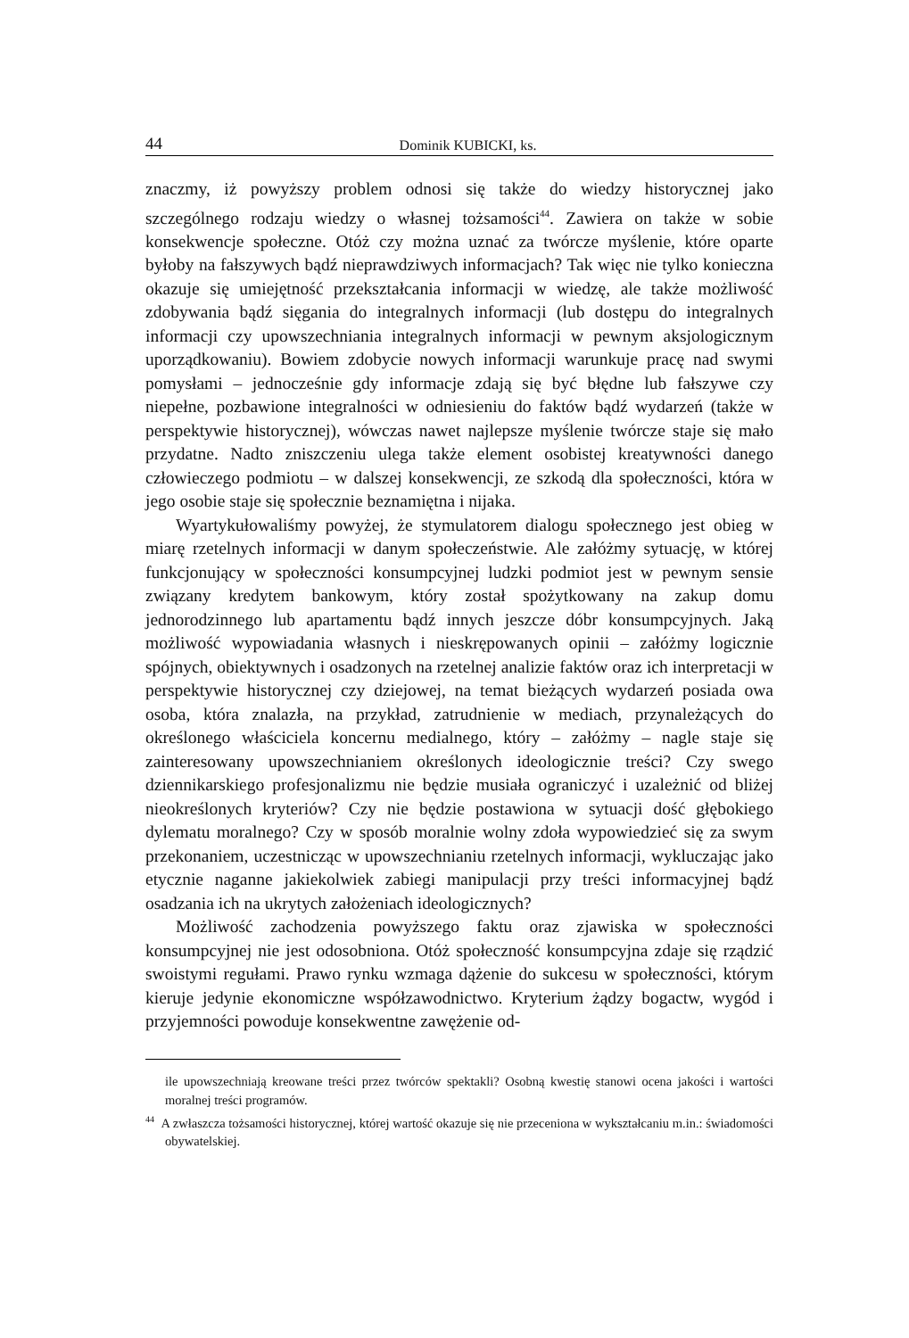44 Dominik KUBICKI, ks.
znaczmy, iż powyższy problem odnosi się także do wiedzy historycznej jako szczególnego rodzaju wiedzy o własnej tożsamości<sup>44</sup>. Zawiera on także w sobie konsekwencje społeczne. Otóż czy można uznać za twórcze myślenie, które oparte byłoby na fałszywych bądź nieprawdziwych informacjach? Tak więc nie tylko konieczna okazuje się umiejętność przekształcania informacji w wiedzę, ale także możliwość zdobywania bądź sięgania do integralnych informacji (lub dostępu do integralnych informacji czy upowszechniania integralnych informacji w pewnym aksjologicznym uporządkowaniu). Bowiem zdobycie nowych informacji warunkuje pracę nad swymi pomysłami – jednocześnie gdy informacje zdają się być błędne lub fałszywe czy niepełne, pozbawione integralności w odniesieniu do faktów bądź wydarzeń (także w perspektywie historycznej), wówczas nawet najlepsze myślenie twórcze staje się mało przydatne. Nadto zniszczeniu ulega także element osobistej kreatywności danego człowieczego podmiotu – w dalszej konsekwencji, ze szkodą dla społeczności, która w jego osobie staje się społecznie beznamiętna i nijaka.
Wyartykułowaliśmy powyżej, że stymulatorem dialogu społecznego jest obieg w miarę rzetelnych informacji w danym społeczeństwie. Ale załóżmy sytuację, w której funkcjonujący w społeczności konsumpcyjnej ludzki podmiot jest w pewnym sensie związany kredytem bankowym, który został spożytkowany na zakup domu jednorodzinnego lub apartamentu bądź innych jeszcze dóbr konsumpcyjnych. Jaką możliwość wypowiadania własnych i nieskrępowanych opinii – załóżmy logicznie spójnych, obiektywnych i osadzonych na rzetelnej analizie faktów oraz ich interpretacji w perspektywie historycznej czy dziejowej, na temat bieżących wydarzeń posiada owa osoba, która znalazła, na przykład, zatrudnienie w mediach, przynależących do określonego właściciela koncernu medialnego, który – załóżmy – nagle staje się zainteresowany upowszechnianiem określonych ideologicznie treści? Czy swego dziennikarskiego profesjonalizmu nie będzie musiała ograniczyć i uzależnić od bliżej nieokreślonych kryteriów? Czy nie będzie postawiona w sytuacji dość głębokiego dylematu moralnego? Czy w sposób moralnie wolny zdoła wypowiedzieć się za swym przekonaniem, uczestnicząc w upowszechnianiu rzetelnych informacji, wykluczając jako etycznie naganne jakiekolwiek zabiegi manipulacji przy treści informacyjnej bądź osadzania ich na ukrytych założeniach ideologicznych?
Możliwość zachodzenia powyższego faktu oraz zjawiska w społeczności konsumpcyjnej nie jest odosobniona. Otóż społeczność konsumpcyjna zdaje się rządzić swoistymi regułami. Prawo rynku wzmaga dążenie do sukcesu w społeczności, którym kieruje jedynie ekonomiczne współzawodnictwo. Kryterium żądzy bogactw, wygód i przyjemności powoduje konsekwentne zawężenie od-
ile upowszechniają kreowane treści przez twórców spektakli? Osobną kwestię stanowi ocena jakości i wartości moralnej treści programów.
<sup>44</sup> A zwłaszcza tożsamości historycznej, której wartość okazuje się nie przeceniona w wykształcaniu m.in.: świadomości obywatelskiej.